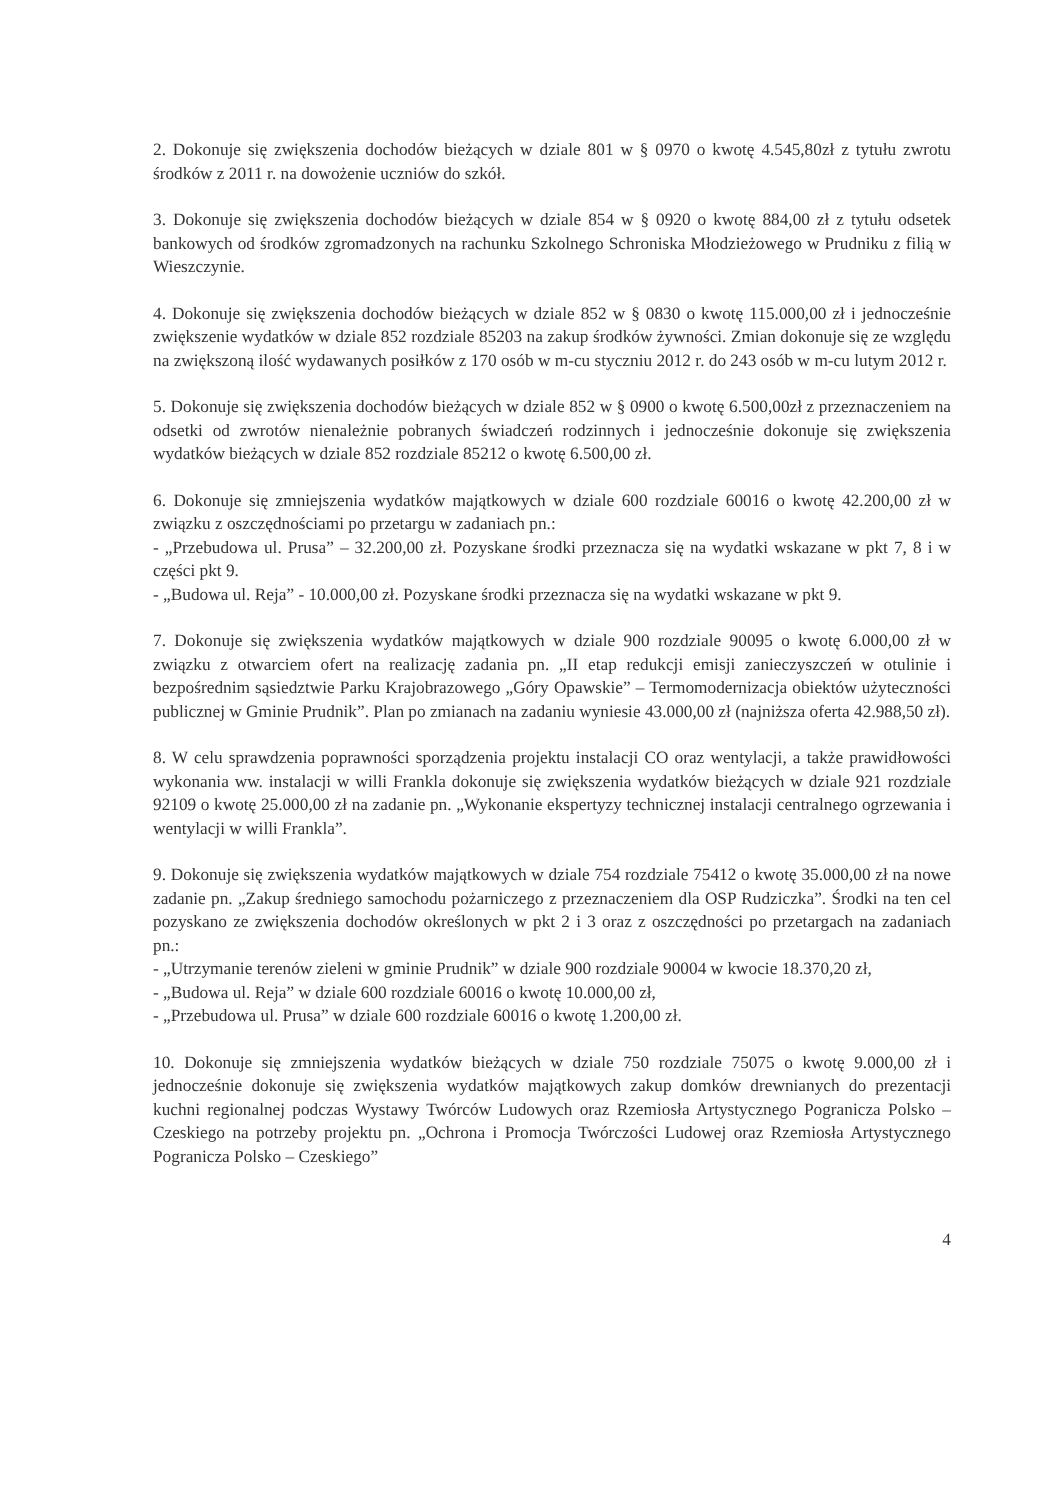2. Dokonuje się zwiększenia dochodów bieżących w dziale 801 w § 0970 o kwotę 4.545,80zł z tytułu zwrotu środków z 2011 r. na dowożenie uczniów do szkół.
3. Dokonuje się zwiększenia dochodów bieżących w dziale 854 w § 0920 o kwotę 884,00 zł z tytułu odsetek bankowych od środków zgromadzonych na rachunku Szkolnego Schroniska Młodzieżowego w Prudniku z filią w Wieszczynie.
4. Dokonuje się zwiększenia dochodów bieżących w dziale 852 w § 0830 o kwotę 115.000,00 zł i jednocześnie zwiększenie wydatków w dziale 852 rozdziale 85203 na zakup środków żywności. Zmian dokonuje się ze względu na zwiększoną ilość wydawanych posiłków z 170 osób w m-cu styczniu 2012 r. do 243 osób w m-cu lutym 2012 r.
5. Dokonuje się zwiększenia dochodów bieżących w dziale 852 w § 0900 o kwotę 6.500,00zł z przeznaczeniem na odsetki od zwrotów nienależnie pobranych świadczeń rodzinnych i jednocześnie dokonuje się zwiększenia wydatków bieżących w dziale 852 rozdziale 85212 o kwotę 6.500,00 zł.
6. Dokonuje się zmniejszenia wydatków majątkowych w dziale 600 rozdziale 60016 o kwotę 42.200,00 zł w związku z oszczędnościami po przetargu w zadaniach pn.:
- „Przebudowa ul. Prusa” – 32.200,00 zł. Pozyskane środki przeznacza się na wydatki wskazane w pkt 7, 8 i w części pkt 9.
- „Budowa ul. Reja” - 10.000,00 zł. Pozyskane środki przeznacza się na wydatki wskazane w pkt 9.
7. Dokonuje się zwiększenia wydatków majątkowych w dziale 900 rozdziale 90095 o kwotę 6.000,00 zł w związku z otwarciem ofert na realizację zadania pn. „II etap redukcji emisji zanieczyszczeń w otulinie i bezpośrednim sąsiedztwie Parku Krajobrazowego „Góry Opawskie” – Termomodernizacja obiektów użyteczności publicznej w Gminie Prudnik”. Plan po zmianach na zadaniu wyniesie 43.000,00 zł (najniższa oferta 42.988,50 zł).
8. W celu sprawdzenia poprawności sporządzenia projektu instalacji CO oraz wentylacji, a także prawidłowości wykonania ww. instalacji w willi Frankla dokonuje się zwiększenia wydatków bieżących w dziale 921 rozdziale 92109 o kwotę 25.000,00 zł na zadanie pn. „Wykonanie ekspertyzy technicznej instalacji centralnego ogrzewania i wentylacji w willi Frankla”.
9. Dokonuje się zwiększenia wydatków majątkowych w dziale 754 rozdziale 75412 o kwotę 35.000,00 zł na nowe zadanie pn. „Zakup średniego samochodu pożarniczego z przeznaczeniem dla OSP Rudziczka”. Środki na ten cel pozyskano ze zwiększenia dochodów określonych w pkt 2 i 3 oraz z oszczędności po przetargach na zadaniach pn.:
- „Utrzymanie terenów zieleni w gminie Prudnik” w dziale 900 rozdziale 90004 w kwocie 18.370,20 zł,
- „Budowa ul. Reja” w dziale 600 rozdziale 60016 o kwotę 10.000,00 zł,
- „Przebudowa ul. Prusa” w dziale 600 rozdziale 60016 o kwotę 1.200,00 zł.
10. Dokonuje się zmniejszenia wydatków bieżących w dziale 750 rozdziale 75075 o kwotę 9.000,00 zł i jednocześnie dokonuje się zwiększenia wydatków majątkowych zakup domków drewnianych do prezentacji kuchni regionalnej podczas Wystawy Twórców Ludowych oraz Rzemiosła Artystycznego Pogranicza Polsko – Czeskiego na potrzeby projektu pn. „Ochrona i Promocja Twórczości Ludowej oraz Rzemiosła Artystycznego Pogranicza Polsko – Czeskiego”
4